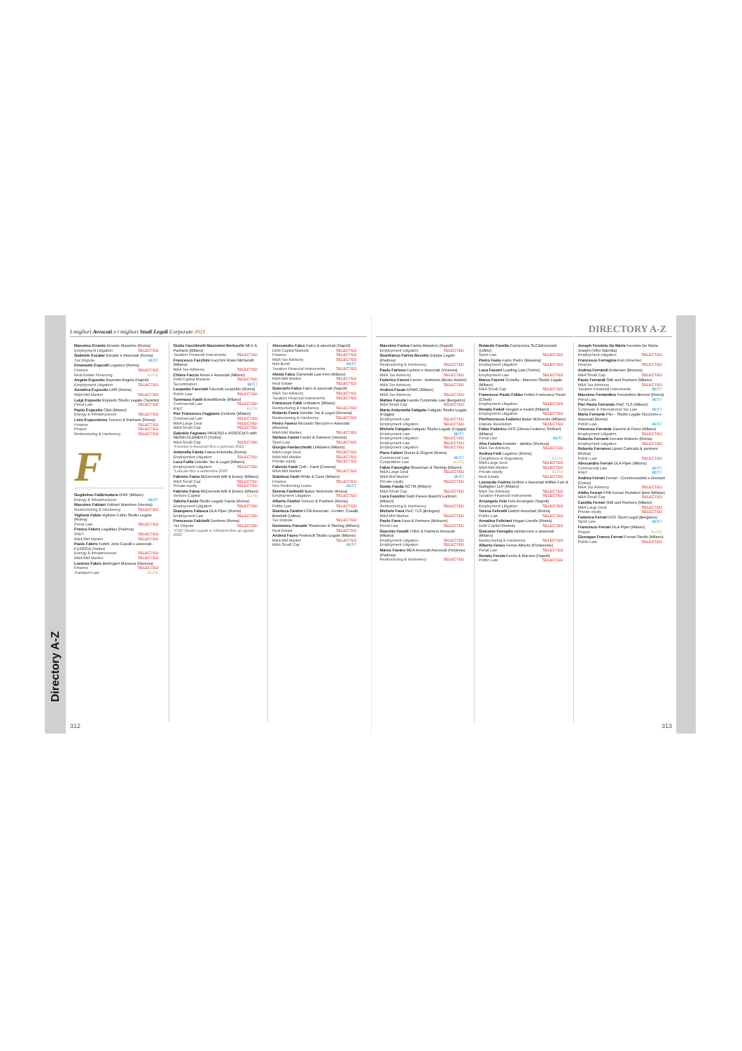Directory A-Z
I migliori Avvocati e i migliori Studi Legali Corporate 2021
Massimo Errante Errante Massimo (Roma)
Employment Litigation SELECTED
Gabriele Escalar Escalar e Associati (Roma)
Tax Dispute BEST
Emanuele Espositi Legance (Roma)
Finance SELECTED
Real Estate Financing ELITE
Angela Esposito Esposito Angela (Napoli)
Employment Litigation SELECTED
Annalisa Esposito LMS (Roma)
M&A Mid Market SELECTED
Luigi Esposito Esposito Studio Legale (Taranto)
Penal Law SELECTED
Paolo Esposito CBA (Milano)
Energy & Infrastructures SELECTED
Livio Esposizione Tonucci & Partners (Roma)
Finance SELECTED
Project SELECTED
Restructuring & Insolvency SELECTED
F
Guglielmo Fabbricatore DWF (Milano)
Energy & Infrastructures BEST
Massimo Fabiani Fabiani Massimo (Verona)
Restructuring & Insolvency SELECTED
Viglione Fabio Viglione Fabio Studio Legale (Roma)
Penal Law SELECTED
Franco Fabris Legalitax (Padova)
IP&IT SELECTED
M&A Mid Market SELECTED
Paolo Fabris Fubini Jorio Cavalli e associati - FUJIOCA (Torino)
Energy & Infrastructures SELECTED
M&A Mid Market SELECTED
Lorenzo Fabro Berlingieri Maresca (Genova)
Finance SELECTED
Transport Law ELITE
Giulio Facchinelli Mazzoleni Berlucchi MFZ & Partners (Milano)
Taxation Financial Instruments SELECTED
Francesco Facchini Facchini Rossi Michelutti (Milano)
M&A Tax Advisory SELECTED
Chiara Faccio Rossi e Associati (Milano)
Debt Capital Markets SELECTED
Securitization BEST
Leopoldo Facciotti Facciotti Leopoldo (Roma)
Public Law SELECTED
Tommaso Faelli BonelliErede (Milano)
Commercial Law SELECTED
IP&IT ELITE
Pier Francesco Faggiano Dentons (Milano)
Commercial Law SELECTED
M&A Large Deal SELECTED
M&A Small Cap SELECTED
Gabriele Fagnano PAVESIO e ASSOCIATI with NEGRI-CLEMENTI (Torino)
M&A Small Cap SELECTED
*Pavesio e Associati fino a gennaio 2021
Antonella Faieta Faieta Antonella (Roma)
Employment Litigation SELECTED
Luca Failla Deloitte Tax & Legal (Milano)
Employment Litigation SELECTED
*LabLaw fino a settembre 2020
Fabrizio Faina McDermott Will & Emery (Milano)
M&A Small Cap SELECTED
Private equity SELECTED
Fabrizio Faina McDermott Will & Emery (Milano)
Venture Capital ELITE
Valeria Faiola Studio Legale Faiola (Roma)
Employment Litigation SELECTED
Giampiero Falasca DLA Piper (Roma)
Employment Law SELECTED
Francesco Falcitelli Dentons (Roma)
Tax Dispute SELECTED
*CGP Studio Legale e Tributario fino ad agosto 2020
Alessandro Falco Falco & associati (Napoli)
Debt Capital Markets SELECTED
Finance SELECTED
M&A Tax Advisory SELECTED
Mini Bond BEST
Taxation Financial Instruments SELECTED
Alexia Falco Carnelutti Law Firm (Milano)
M&A Mid Market SELECTED
Real Estate SELECTED
Giancarlo Falco Falco & associati (Napoli)
M&A Tax Advisory SELECTED
Taxation Financial Instruments SELECTED
Francesco Faldi Linklaters (Milano)
Restructuring & Insolvency SELECTED
Roberto Famà Deloitte Tax & Legal (Genova)
Restructuring & Insolvency SELECTED
Pietro Fanesi Riccardo Stecconi e Associati (Ancona)
M&A Mid Market SELECTED
Stefano Fanini Fanini & Partners (Verona)
Sport Law SELECTED
Giorgio Fantacchiotti Linklaters (Milano)
M&A Large Deal SELECTED
M&A Mid Market SELECTED
Private equity SELECTED
Fabrizio Fanti Celli - Fanti (Cesena)
M&A Mid Market SELECTED
Gianluca Fanti White & Case (Milano)
Finance SELECTED
Non Performing Loans BEST
Serena Fantinelli Baker McKenzie (Roma)
Employment Litigation SELECTED
Alberto Fantini Tonucci & Partners (Roma)
Public Law SELECTED
Gianluca Fantini FCB Associati - Fontini, Cosatti, Braidotti (Udine)
Tax Dispute SELECTED
Domenico Fanuele Shearman & Sterling (Milano)
Real Estate SELECTED
Andrea Faoro Pedersoli Studio Legale (Milano)
M&A Mid Market SELECTED
M&A Small Cap BEST
312
DIRECTORY A-Z
Massimo Farina Farina Massimo (Napoli)
Employment Litigation SELECTED
Gianfranco Farina Busetto Equipe Legale (Padova)
Restructuring & Insolvency SELECTED
Paolo Farinon Farinon e Associati (Vicenza)
M&A Tax Advisory SELECTED
Federico Faroni Faroni - Nebuloni (Busto Arsizio)
M&A Tax Advisory SELECTED
Andrea Fasan KPMG (Milano)
M&A Tax Advisory SELECTED
Matteo Fasola Fasola Corporate Law (Bergamo)
M&A Small Cap SELECTED
Maria Antonietta Fatigato Fatigato Studio Legale (Foggia)
Employment Law SELECTED
Employment Litigation SELECTED
Michele Fatigato Fatigato Studio Legale (Foggia)
Employment Law BEST
Employment Litigation SELECTED
Employment Law SELECTED
Employment Litigation SELECTED
Piero Fattori Gianni & Origoni (Roma)
Commercial Law BEST
Competition Law ELITE
Fabio Fauceglia Shearman & Sterling (Milano)
M&A Large Deal SELECTED
M&A Mid Market BEST
Private equity SELECTED
Guido Fauda NCTM (Milano)
M&A Small Cap SELECTED
Luca Faustini Gatti Pavesi Bianchi Ludovici (Milano)
Restructuring & Insolvency SELECTED
Michele Fava PwC TLS (Bologna)
M&A Mid Market SELECTED
Paolo Fava Fava & Partners (Bolzano)
Penal Law SELECTED
Giacinto Favalli Trifirò & Partners Avvocati (Milano)
Employment Litigation SELECTED
Employment Litigation SELECTED
Marco Favaro MDA Avvocati Associati d'Impresa (Padova)
Restructuring & Insolvency SELECTED
Rolando Favella Campoccia SLC&Associati (Udine)
Sport Law SELECTED
Pietro Fazio Fazio Pietro (Messina)
Employment Litigation SELECTED
Luca Fazzini Leading Law (Torino)
Employment Law SELECTED
Marco Fazzini Cortella - Manzoni Studio Legale (Milano)
M&A Small Cap SELECTED
Francesco Paolo Febbo Febbo Francesco Paolo (Chieti)
Employment Litigation SELECTED
Renato Fedeli Vergani e Fedeli (Milano)
Employment Litigation SELECTED
Pierfrancesco Federici Baker McKenzie (Milano)
Dispute Resolution SELECTED
Fabio Federico DFS (Dinoia Federico Simbari) (Milano)
Penal Law BEST
Afra Fedetto Fedetto - Iafelice (Padova)
M&A Tax Advisory SELECTED
Andrea Fedi Legance (Roma)
Compliance & Regulatory ELITE
M&A Large Deal SELECTED
M&A Mid Market SELECTED
Private equity ELITE
Real Estate SELECTED
Leonardo Fedrini Delfino e Associati Willkie Farr & Gallagher LLP (Milano)
M&A Tax Advisory SELECTED
Taxation Financial Instruments SELECTED
Arcangelo Fele Fele Arcangelo (Napoli)
Employment Litigation SELECTED
Teresa Felicetti Dettori Associati (Roma)
Public Law SELECTED
Annalisa Feliciani Hogan Lovells (Roma)
Debt Capital Markets SELECTED
Giacomo Fenoglio Iannaccone e associati (Milano)
Restructuring & Insolvency SELECTED
Alberto Fenos Fenos Alberto (Pordenone)
Penal Law SELECTED
Renato Ferola Ferola & Marone (Napoli)
Public Law SELECTED
Joseph Feroleto De Maria Feroleto De Maria Joseph (Vibo Valentia)
Employment Litigation SELECTED
Francesco Ferragina Kon (Firenze)
Finance SELECTED
Andrea Ferrandi Andersen (Brescia)
M&A Small Cap SELECTED
Paolo Ferrandi Gitti and Partners (Milano)
M&A Tax Advisory SELECTED
Taxation Financial Instruments BEST
Massimo Ferrandino Ferrandino Bizzoni (Roma)
Penal Law BEST
Pier Paolo Ferrando PwC TLS (Milano)
Corporate & International Tax Law BEST
Mario Ferrante P&I – Studio Legale Guccione e Associati (Roma)
Public Law BEST
Vincenzo Ferrante Daverio & Florio (Milano)
Employment Litigation SELECTED
Roberto Ferranti Ferranti Roberto (Roma)
Employment Litigation SELECTED
Roberto Ferraresi Lipani Catricalà & partners (Roma)
Public Law SELECTED
Alessandro Ferrari DLA Piper (Milano)
Commercial Law BEST
IP&IT BEST
Andrea Ferrari Ferrari - Commercialisti e Revisori (Como)
M&A Tax Advisory SELECTED
Attilio Ferrari FPB Ferrari Pedeferri Boni (Milano)
M&A Small Cap SELECTED
Camilla Ferrari Gitti and Partners (Milano)
M&A Large Deal SELECTED
Private equity SELECTED
Federica Ferrari DCF Sport Legal (Bergamo)
Sport Law BEST
Francesco Ferrari DLA Piper (Milano)
Project ELITE
Giuseppe Franco Ferrari Ferrari Studio (Milano)
Public Law SELECTED
313